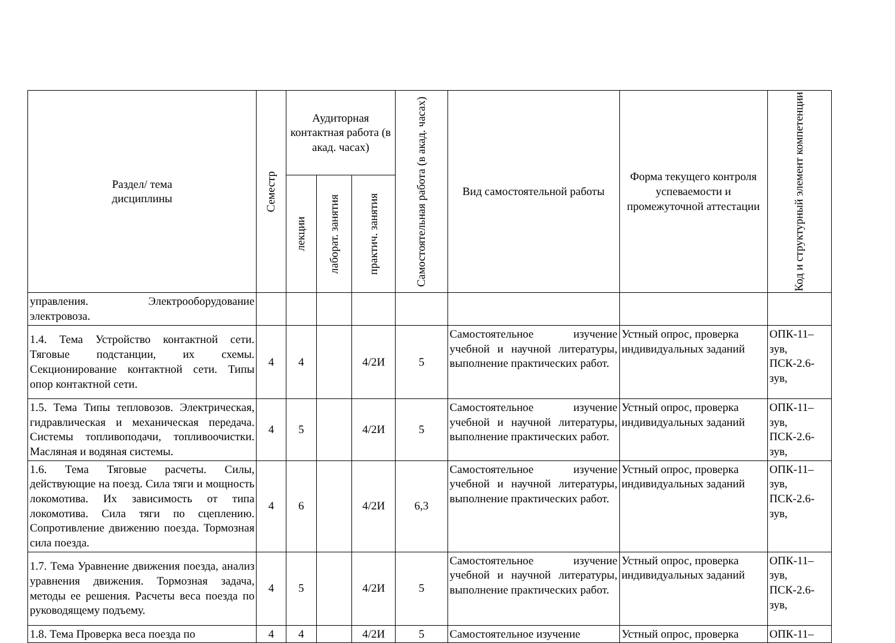| Раздел/ тема дисциплины | Семестр | Аудиторная контактная работа (в акад. часах) | | | Самостоятельная работа (в акад. часах) | Вид самостоятельной работы | Форма текущего контроля успеваемости и промежуточной аттестации | Код и структурный элемент компетенции |
| --- | --- | --- | --- | --- | --- | --- | --- | --- |
| | | лекции | лаборат. занятия | практич. занятия | | | | |
| управления. Электрооборудование электровоза. | | | | | | | | |
| 1.4. Тема Устройство контактной сети. Тяговые подстанции, их схемы. Секционирование контактной сети. Типы опор контактной сети. | 4 | 4 | | 4/2И | 5 | Самостоятельное изучение учебной и научной литературы, выполнение практических работ. | Устный опрос, проверка индивидуальных заданий | ОПК-11–зув, ПСК-2.6-зув, |
| 1.5. Тема Типы тепловозов. Электрическая, гидравлическая и механическая передача. Системы топливоподачи, топливоочистки. Масляная и водяная системы. | 4 | 5 | | 4/2И | 5 | Самостоятельное изучение учебной и научной литературы, выполнение практических работ. | Устный опрос, проверка индивидуальных заданий | ОПК-11–зув, ПСК-2.6-зув, |
| 1.6. Тема Тяговые расчеты. Силы, действующие на поезд. Сила тяги и мощность локомотива. Их зависимость от типа локомотива. Сила тяги по сцеплению. Сопротивление движению поезда. Тормозная сила поезда. | 4 | 6 | | 4/2И | 6,3 | Самостоятельное изучение учебной и научной литературы, выполнение практических работ. | Устный опрос, проверка индивидуальных заданий | ОПК-11–зув, ПСК-2.6-зув, |
| 1.7. Тема Уравнение движения поезда, анализ уравнения движения. Тормозная задача, методы ее решения. Расчеты веса поезда по руководящему подъему. | 4 | 5 | | 4/2И | 5 | Самостоятельное изучение учебной и научной литературы, выполнение практических работ. | Устный опрос, проверка индивидуальных заданий | ОПК-11–зув, ПСК-2.6-зув, |
| 1.8. Тема Проверка веса поезда по | 4 | 4 | | 4/2И | 5 | Самостоятельное изучение | Устный опрос, проверка | ОПК-11– |